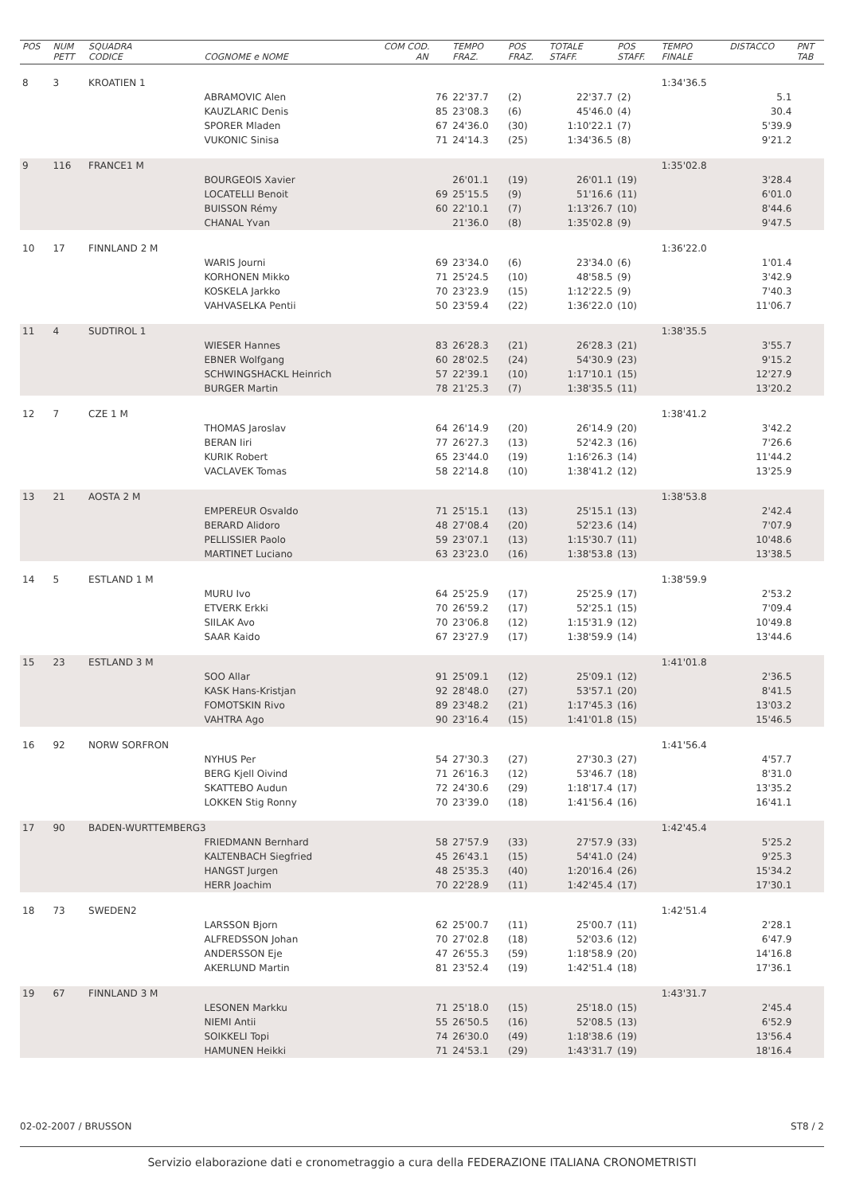| POS | NUM PETT | SQUADRA CODICE | COGNOME e NOME | COM COD. AN | TEMPO FRAZ. | POS FRAZ. | TOTALE STAFF. | POS STAFF. | TEMPO FINALE | DISTACCO | PNT TAB |
| --- | --- | --- | --- | --- | --- | --- | --- | --- | --- | --- | --- |
| 8 | 3 | KROATIEN 1 | | | | | | | 1:34'36.5 | | |
| | | | ABRAMOVIC Alen | 76 | 22'37.7 | (2) | 22'37.7 | (2) | | 5.1 | |
| | | | KAUZLARIC Denis | 85 | 23'08.3 | (6) | 45'46.0 | (4) | | 30.4 | |
| | | | SPORER Mladen | 67 | 24'36.0 | (30) | 1:10'22.1 | (7) | | 5'39.9 | |
| | | | VUKONIC Sinisa | 71 | 24'14.3 | (25) | 1:34'36.5 | (8) | | 9'21.2 | |
| 9 | 116 | FRANCE1 M | | | | | | | 1:35'02.8 | | |
| | | | BOURGEOIS Xavier | | 26'01.1 | (19) | 26'01.1 | (19) | | 3'28.4 | |
| | | | LOCATELLI Benoit | 69 | 25'15.5 | (9) | 51'16.6 | (11) | | 6'01.0 | |
| | | | BUISSON Rémy | 60 | 22'10.1 | (7) | 1:13'26.7 | (10) | | 8'44.6 | |
| | | | CHANAL Yvan | | 21'36.0 | (8) | 1:35'02.8 | (9) | | 9'47.5 | |
| 10 | 17 | FINNLAND 2 M | | | | | | | 1:36'22.0 | | |
| | | | WARIS Journi | 69 | 23'34.0 | (6) | 23'34.0 | (6) | | 1'01.4 | |
| | | | KORHONEN Mikko | 71 | 25'24.5 | (10) | 48'58.5 | (9) | | 3'42.9 | |
| | | | KOSKELA Jarkko | 70 | 23'23.9 | (15) | 1:12'22.5 | (9) | | 7'40.3 | |
| | | | VAHVASELKA Pentii | 50 | 23'59.4 | (22) | 1:36'22.0 | (10) | | 11'06.7 | |
| 11 | 4 | SUDTIROL 1 | | | | | | | 1:38'35.5 | | |
| | | | WIESER Hannes | 83 | 26'28.3 | (21) | 26'28.3 | (21) | | 3'55.7 | |
| | | | EBNER Wolfgang | 60 | 28'02.5 | (24) | 54'30.9 | (23) | | 9'15.2 | |
| | | | SCHWINGSHACKL Heinrich | 57 | 22'39.1 | (10) | 1:17'10.1 | (15) | | 12'27.9 | |
| | | | BURGER Martin | 78 | 21'25.3 | (7) | 1:38'35.5 | (11) | | 13'20.2 | |
| 12 | 7 | CZE 1 M | | | | | | | 1:38'41.2 | | |
| | | | THOMAS Jaroslav | 64 | 26'14.9 | (20) | 26'14.9 | (20) | | 3'42.2 | |
| | | | BERAN Iiri | 77 | 26'27.3 | (13) | 52'42.3 | (16) | | 7'26.6 | |
| | | | KURIK Robert | 65 | 23'44.0 | (19) | 1:16'26.3 | (14) | | 11'44.2 | |
| | | | VACLAVEK Tomas | 58 | 22'14.8 | (10) | 1:38'41.2 | (12) | | 13'25.9 | |
| 13 | 21 | AOSTA 2 M | | | | | | | 1:38'53.8 | | |
| | | | EMPEREUR Osvaldo | 71 | 25'15.1 | (13) | 25'15.1 | (13) | | 2'42.4 | |
| | | | BERARD Alidoro | 48 | 27'08.4 | (20) | 52'23.6 | (14) | | 7'07.9 | |
| | | | PELLISSIER Paolo | 59 | 23'07.1 | (13) | 1:15'30.7 | (11) | | 10'48.6 | |
| | | | MARTINET Luciano | 63 | 23'23.0 | (16) | 1:38'53.8 | (13) | | 13'38.5 | |
| 14 | 5 | ESTLAND 1 M | | | | | | | 1:38'59.9 | | |
| | | | MURU Ivo | 64 | 25'25.9 | (17) | 25'25.9 | (17) | | 2'53.2 | |
| | | | ETVERK Erkki | 70 | 26'59.2 | (17) | 52'25.1 | (15) | | 7'09.4 | |
| | | | SIILAK Avo | 70 | 23'06.8 | (12) | 1:15'31.9 | (12) | | 10'49.8 | |
| | | | SAAR Kaido | 67 | 23'27.9 | (17) | 1:38'59.9 | (14) | | 13'44.6 | |
| 15 | 23 | ESTLAND 3 M | | | | | | | 1:41'01.8 | | |
| | | | SOO Allar | 91 | 25'09.1 | (12) | 25'09.1 | (12) | | 2'36.5 | |
| | | | KASK Hans-Kristjan | 92 | 28'48.0 | (27) | 53'57.1 | (20) | | 8'41.5 | |
| | | | FOMOTSKIN Rivo | 89 | 23'48.2 | (21) | 1:17'45.3 | (16) | | 13'03.2 | |
| | | | VAHTRA Ago | 90 | 23'16.4 | (15) | 1:41'01.8 | (15) | | 15'46.5 | |
| 16 | 92 | NORW SORFRON | | | | | | | 1:41'56.4 | | |
| | | | NYHUS Per | 54 | 27'30.3 | (27) | 27'30.3 | (27) | | 4'57.7 | |
| | | | BERG Kjell Oivind | 71 | 26'16.3 | (12) | 53'46.7 | (18) | | 8'31.0 | |
| | | | SKATTEBO Audun | 72 | 24'30.6 | (29) | 1:18'17.4 | (17) | | 13'35.2 | |
| | | | LOKKEN Stig Ronny | 70 | 23'39.0 | (18) | 1:41'56.4 | (16) | | 16'41.1 | |
| 17 | 90 | BADEN-WURTTEMBERG3 | | | | | | | 1:42'45.4 | | |
| | | | FRIEDMANN Bernhard | 58 | 27'57.9 | (33) | 27'57.9 | (33) | | 5'25.2 | |
| | | | KALTENBACH Siegfried | 45 | 26'43.1 | (15) | 54'41.0 | (24) | | 9'25.3 | |
| | | | HANGST Jurgen | 48 | 25'35.3 | (40) | 1:20'16.4 | (26) | | 15'34.2 | |
| | | | HERR Joachim | 70 | 22'28.9 | (11) | 1:42'45.4 | (17) | | 17'30.1 | |
| 18 | 73 | SWEDEN2 | | | | | | | 1:42'51.4 | | |
| | | | LARSSON Bjorn | 62 | 25'00.7 | (11) | 25'00.7 | (11) | | 2'28.1 | |
| | | | ALFREDSSON Johan | 70 | 27'02.8 | (18) | 52'03.6 | (12) | | 6'47.9 | |
| | | | ANDERSSON Eje | 47 | 26'55.3 | (59) | 1:18'58.9 | (20) | | 14'16.8 | |
| | | | AKERLUND Martin | 81 | 23'52.4 | (19) | 1:42'51.4 | (18) | | 17'36.1 | |
| 19 | 67 | FINNLAND 3 M | | | | | | | 1:43'31.7 | | |
| | | | LESONEN Markku | 71 | 25'18.0 | (15) | 25'18.0 | (15) | | 2'45.4 | |
| | | | NIEMI Antii | 55 | 26'50.5 | (16) | 52'08.5 | (13) | | 6'52.9 | |
| | | | SOIKKELI Topi | 74 | 26'30.0 | (49) | 1:18'38.6 | (19) | | 13'56.4 | |
| | | | HAMUNEN Heikki | 71 | 24'53.1 | (29) | 1:43'31.7 | (19) | | 18'16.4 | |
02-02-2007 / BRUSSON ST8 / 2
Servizio elaborazione dati e cronometraggio a cura della FEDERAZIONE ITALIANA CRONOMETRISTI